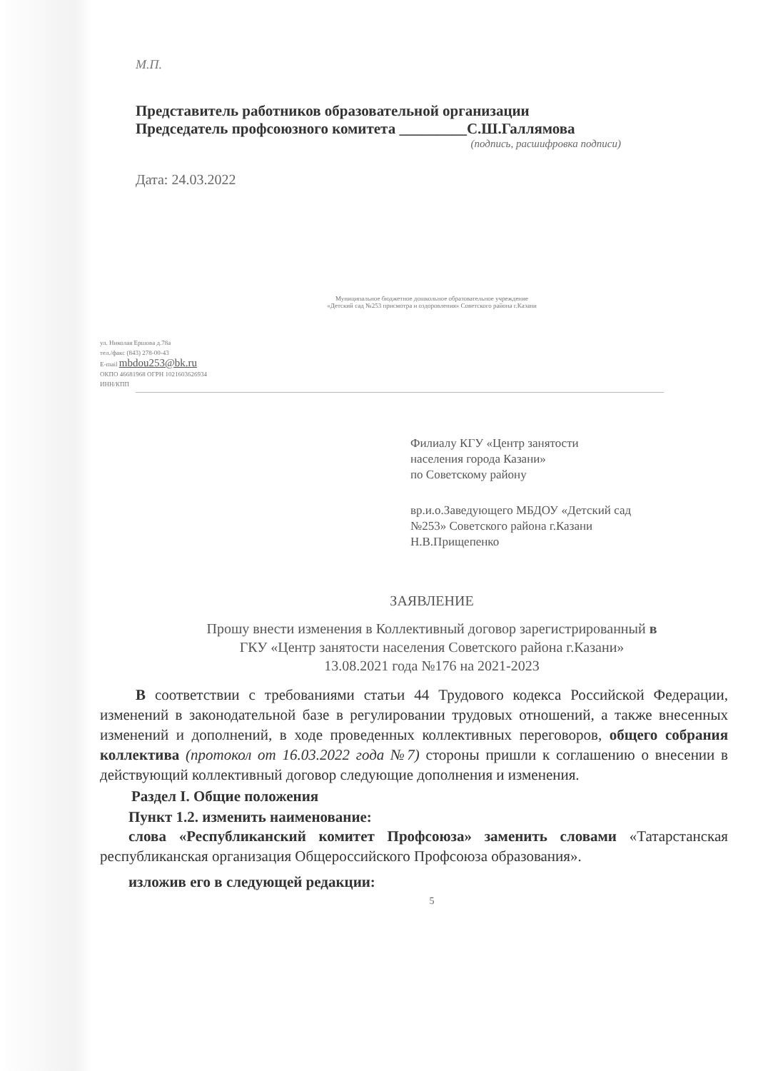М.П.
Представитель работников образовательной организации
Председатель профсоюзного комитета _________С.Ш.Галлямова
(подпись, расшифровка подписи)
Дата: 24.03.2022
Муниципальное бюджетное дошкольное образовательное учреждение
«Детский сад №253 присмотра и оздоровления» Советского района г.Казани
ул. Николая Ершова д.78а
тел./факс (843) 278-00-43
E-mail mbdou253@bk.ru
ОКПО 46681968 ОГРН 1021603626934
ИНН/КПП
Филиалу КГУ «Центр занятости
населения города Казани»
по Советскому району
вр.и.о.Заведующего МБДОУ «Детский сад
№253» Советского района г.Казани
Н.В.Прищепенко
ЗАЯВЛЕНИЕ
Прошу внести изменения в Коллективный договор зарегистрированный в
ГКУ «Центр занятости населения Советского района г.Казани»
13.08.2021 года №176 на 2021-2023
В соответствии с требованиями статьи 44 Трудового кодекса Российской Федерации, изменений в законодательной базе в регулировании трудовых отношений, а также внесенных изменений и дополнений, в ходе проведенных коллективных переговоров, общего собрания коллектива (протокол от 16.03.2022 года №7) стороны пришли к соглашению о внесении в действующий коллективный договор следующие дополнения и изменения.
Раздел I. Общие положения
Пункт 1.2. изменить наименование:
слова «Республиканский комитет Профсоюза» заменить словами «Татарстанская республиканская организация Общероссийского Профсоюза образования».
изложив его в следующей редакции:
5